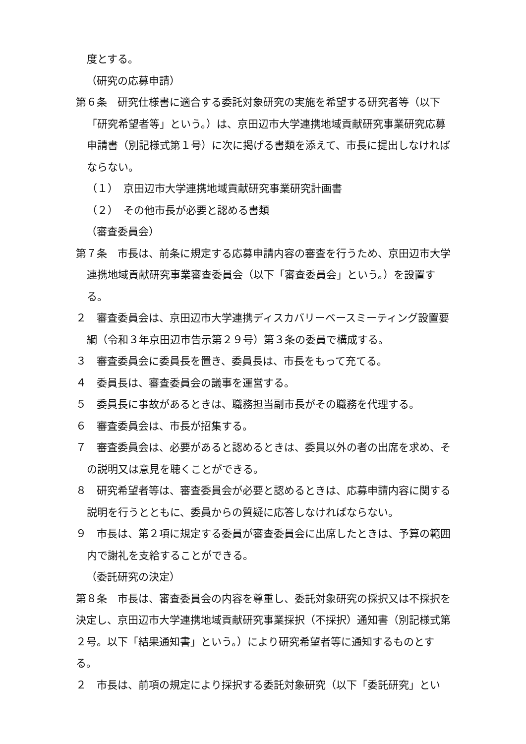度とする。
（研究の応募申請）
第６条　研究仕様書に適合する委託対象研究の実施を希望する研究者等（以下「研究希望者等」という。）は、京田辺市大学連携地域貢献研究事業研究応募申請書（別記様式第１号）に次に掲げる書類を添えて、市長に提出しなければならない。
（１）　京田辺市大学連携地域貢献研究事業研究計画書
（２）　その他市長が必要と認める書類
（審査委員会）
第７条　市長は、前条に規定する応募申請内容の審査を行うため、京田辺市大学連携地域貢献研究事業審査委員会（以下「審査委員会」という。）を設置する。
２　審査委員会は、京田辺市大学連携ディスカバリーベースミーティング設置要綱（令和３年京田辺市告示第２９号）第３条の委員で構成する。
３　審査委員会に委員長を置き、委員長は、市長をもって充てる。
４　委員長は、審査委員会の議事を運営する。
５　委員長に事故があるときは、職務担当副市長がその職務を代理する。
６　審査委員会は、市長が招集する。
７　審査委員会は、必要があると認めるときは、委員以外の者の出席を求め、その説明又は意見を聴くことができる。
８　研究希望者等は、審査委員会が必要と認めるときは、応募申請内容に関する説明を行うとともに、委員からの質疑に応答しなければならない。
９　市長は、第２項に規定する委員が審査委員会に出席したときは、予算の範囲内で謝礼を支給することができる。
（委託研究の決定）
第８条　市長は、審査委員会の内容を尊重し、委託対象研究の採択又は不採択を決定し、京田辺市大学連携地域貢献研究事業採択（不採択）通知書（別記様式第２号。以下「結果通知書」という。）により研究希望者等に通知するものとする。
２　市長は、前項の規定により採択する委託対象研究（以下「委託研究」とい